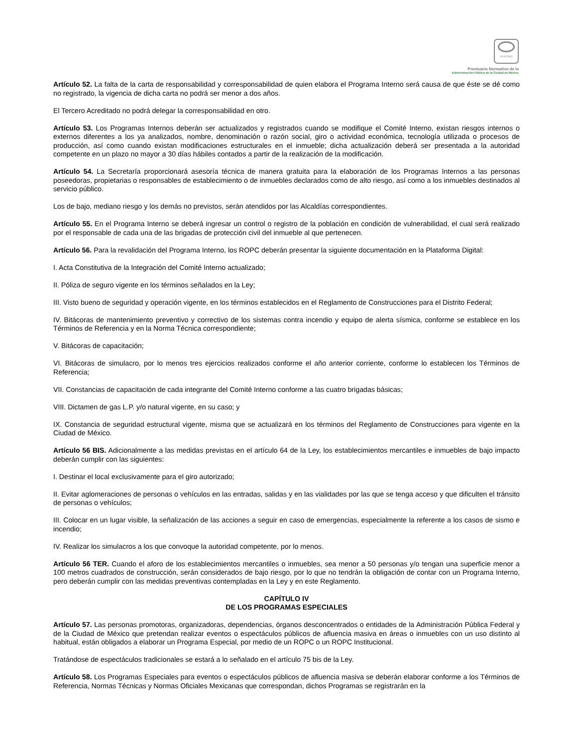SCGCDMX
Prontuario Normativo de la
Administración Pública de la Ciudad de México
Artículo 52. La falta de la carta de responsabilidad y corresponsabilidad de quien elabora el Programa Interno será causa de que éste se dé como no registrado, la vigencia de dicha carta no podrá ser menor a dos años.
El Tercero Acreditado no podrá delegar la corresponsabilidad en otro.
Artículo 53. Los Programas Internos deberán ser actualizados y registrados cuando se modifique el Comité Interno, existan riesgos internos o externos diferentes a los ya analizados, nombre, denominación o razón social, giro o actividad económica, tecnología utilizada o procesos de producción, así como cuando existan modificaciones estructurales en el inmueble; dicha actualización deberá ser presentada a la autoridad competente en un plazo no mayor a 30 días hábiles contados a partir de la realización de la modificación.
Artículo 54. La Secretaría proporcionará asesoría técnica de manera gratuita para la elaboración de los Programas Internos a las personas poseedoras, propietarias o responsables de establecimiento o de inmuebles declarados como de alto riesgo, así como a los inmuebles destinados al servicio público.
Los de bajo, mediano riesgo y los demás no previstos, serán atendidos por las Alcaldías correspondientes.
Artículo 55. En el Programa Interno se deberá ingresar un control o registro de la población en condición de vulnerabilidad, el cual será realizado por el responsable de cada una de las brigadas de protección civil del inmueble al que pertenecen.
Artículo 56. Para la revalidación del Programa Interno, los ROPC deberán presentar la siguiente documentación en la Plataforma Digital:
I. Acta Constitutiva de la Integración del Comité Interno actualizado;
II. Póliza de seguro vigente en los términos señalados en la Ley;
III. Visto bueno de seguridad y operación vigente, en los términos establecidos en el Reglamento de Construcciones para el Distrito Federal;
IV. Bitácoras de mantenimiento preventivo y correctivo de los sistemas contra incendio y equipo de alerta sísmica, conforme se establece en los Términos de Referencia y en la Norma Técnica correspondiente;
V. Bitácoras de capacitación;
VI. Bitácoras de simulacro, por lo menos tres ejercicios realizados conforme el año anterior corriente, conforme lo establecen los Términos de Referencia;
VII. Constancias de capacitación de cada integrante del Comité Interno conforme a las cuatro brigadas básicas;
VIII. Dictamen de gas L.P. y/o natural vigente, en su caso; y
IX. Constancia de seguridad estructural vigente, misma que se actualizará en los términos del Reglamento de Construcciones para vigente en la Ciudad de México.
Artículo 56 BIS. Adicionalmente a las medidas previstas en el artículo 64 de la Ley, los establecimientos mercantiles e inmuebles de bajo impacto deberán cumplir con las siguientes:
I. Destinar el local exclusivamente para el giro autorizado;
II. Evitar aglomeraciones de personas o vehículos en las entradas, salidas y en las vialidades por las que se tenga acceso y que dificulten el tránsito de personas o vehículos;
III. Colocar en un lugar visible, la señalización de las acciones a seguir en caso de emergencias, especialmente la referente a los casos de sismo e incendio;
IV. Realizar los simulacros a los que convoque la autoridad competente, por lo menos.
Artículo 56 TER. Cuando el aforo de los establecimientos mercantiles o inmuebles, sea menor a 50 personas y/o tengan una superficie menor a 100 metros cuadrados de construcción, serán considerados de bajo riesgo, por lo que no tendrán la obligación de contar con un Programa Interno, pero deberán cumplir con las medidas preventivas contempladas en la Ley y en este Reglamento.
CAPÍTULO IV
DE LOS PROGRAMAS ESPECIALES
Artículo 57. Las personas promotoras, organizadoras, dependencias, órganos desconcentrados o entidades de la Administración Pública Federal y de la Ciudad de México que pretendan realizar eventos o espectáculos públicos de afluencia masiva en áreas o inmuebles con un uso distinto al habitual, están obligados a elaborar un Programa Especial, por medio de un ROPC o un ROPC Institucional.
Tratándose de espectáculos tradicionales se estará a lo señalado en el artículo 75 bis de la Ley.
Artículo 58. Los Programas Especiales para eventos o espectáculos públicos de afluencia masiva se deberán elaborar conforme a los Términos de Referencia, Normas Técnicas y Normas Oficiales Mexicanas que correspondan, dichos Programas se registrarán en la